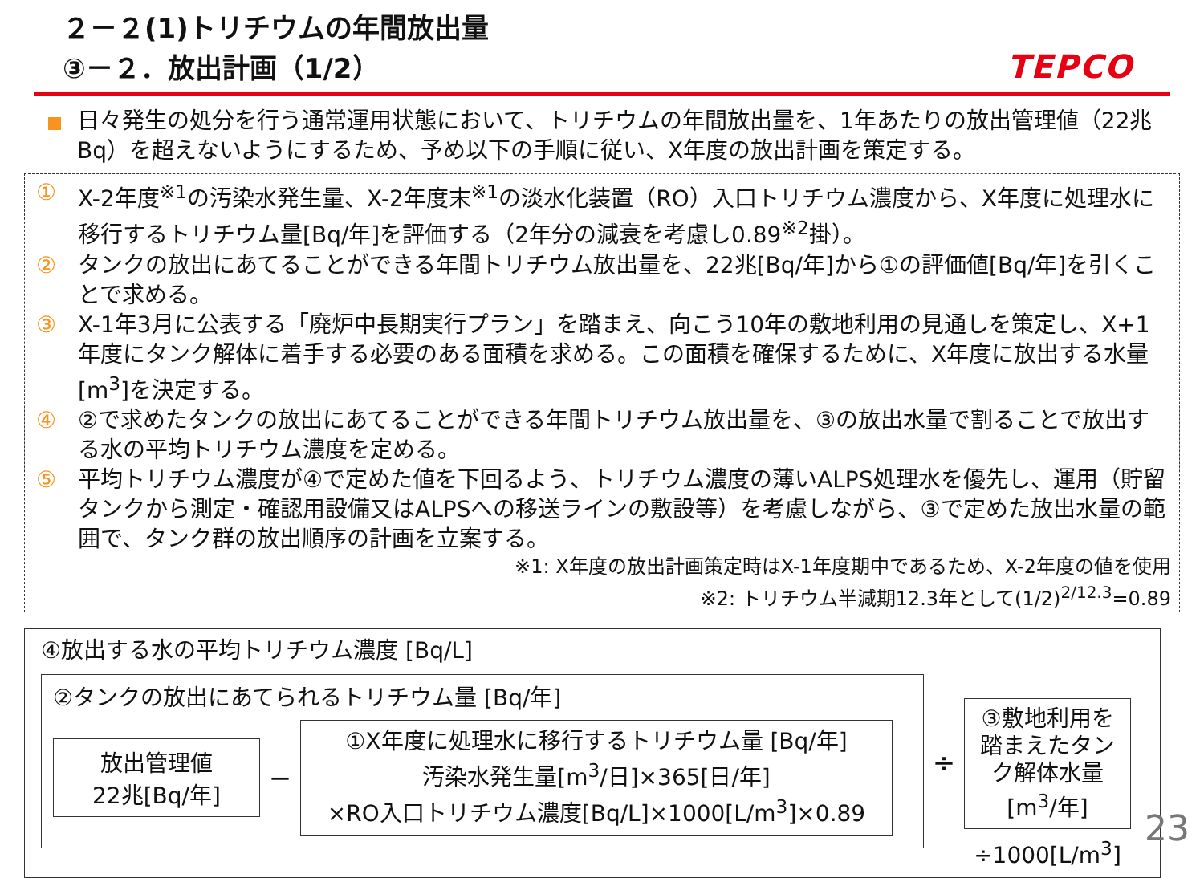２－２(1)トリチウムの年間放出量
③－２．放出計画（1/2）
TEPCO
日々発生の処分を行う通常運用状態において、トリチウムの年間放出量を、1年あたりの放出管理値（22兆Bq）を超えないようにするため、予め以下の手順に従い、X年度の放出計画を策定する。
① X-2年度<sup>※1</sup>の汚染水発生量、X-2年度末<sup>※1</sup>の淡水化装置（RO）入口トリチウム濃度から、X年度に処理水に移行するトリチウム量[Bq/年]を評価する（2年分の減衰を考慮し0.89<sup>※2</sup>掛）。
② タンクの放出にあてることができる年間トリチウム放出量を、22兆[Bq/年]から①の評価値[Bq/年]を引くことで求める。
③ X-1年3月に公表する「廃炉中長期実行プラン」を踏まえ、向こう10年の敷地利用の見通しを策定し、X+1年度にタンク解体に着手する必要のある面積を求める。この面積を確保するために、X年度に放出する水量[m<sup>3</sup>]を決定する。
④ ②で求めたタンクの放出にあてることができる年間トリチウム放出量を、③の放出水量で割ることで放出する水の平均トリチウム濃度を定める。
⑤ 平均トリチウム濃度が④で定めた値を下回るよう、トリチウム濃度の薄いALPS処理水を優先し、運用（貯留タンクから測定・確認用設備又はALPSへの移送ラインの敷設等）を考慮しながら、③で定めた放出水量の範囲で、タンク群の放出順序の計画を立案する。
※1: X年度の放出計画策定時はX-1年度期中であるため、X-2年度の値を使用
※2: トリチウム半減期12.3年として(1/2)<sup>2/12.3</sup>=0.89
④放出する水の平均トリチウム濃度 [Bq/L]
②タンクの放出にあてられるトリチウム量 [Bq/年]
放出管理値
22兆[Bq/年]
−
①X年度に処理水に移行するトリチウム量 [Bq/年]
汚染水発生量[m<sup>3</sup>/日]×365[日/年]
×RO入口トリチウム濃度[Bq/L]×1000[L/m<sup>3</sup>]×0.89
÷
③敷地利用を踏まえたタンク解体水量[m<sup>3</sup>/年]
÷1000[L/m<sup>3</sup>]
23